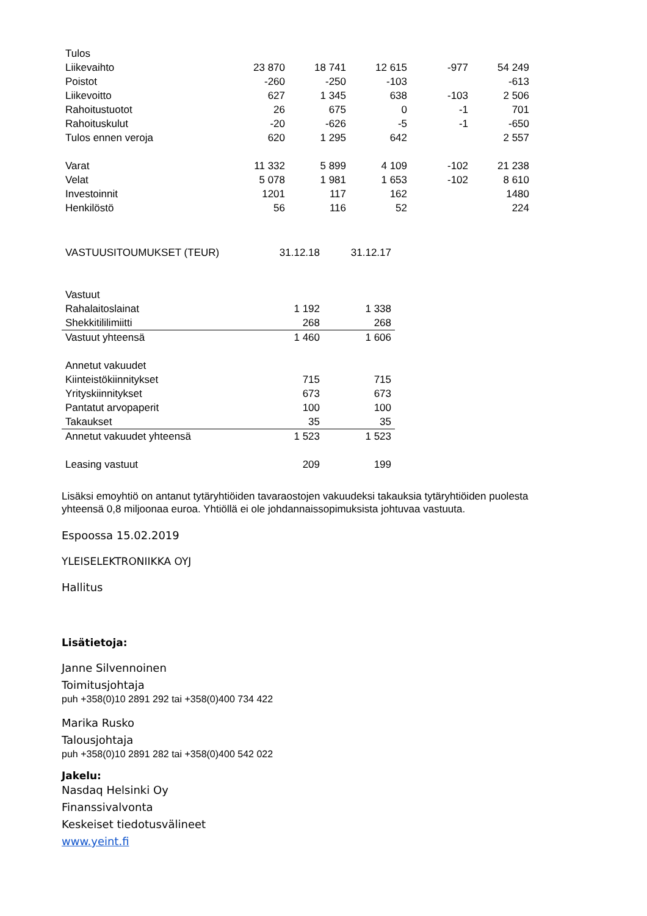| Tulos | | | | | |
| Liikevaihto | 23 870 | 18 741 | 12 615 | -977 | 54 249 |
| Poistot | -260 | -250 | -103 | | -613 |
| Liikevoitto | 627 | 1 345 | 638 | -103 | 2 506 |
| Rahoitustuotot | 26 | 675 | 0 | -1 | 701 |
| Rahoituskulut | -20 | -626 | -5 | -1 | -650 |
| Tulos ennen veroja | 620 | 1 295 | 642 | | 2 557 |
| Varat | 11 332 | 5 899 | 4 109 | -102 | 21 238 |
| Velat | 5 078 | 1 981 | 1 653 | -102 | 8 610 |
| Investoinnit | 1201 | 117 | 162 | | 1480 |
| Henkilöstö | 56 | 116 | 52 | | 224 |
| VASTUUSITOUMUKSET (TEUR) | 31.12.18 | 31.12.17 |
| Vastuut | | |
| Rahalaitoslainat | 1 192 | 1 338 |
| Shekkitililimiitti | 268 | 268 |
| Vastuut yhteensä | 1 460 | 1 606 |
| Annetut vakuudet | | |
| Kiinteistökiinnitykset | 715 | 715 |
| Yrityskiinnitykset | 673 | 673 |
| Pantatut arvopaperit | 100 | 100 |
| Takaukset | 35 | 35 |
| Annetut vakuudet yhteensä | 1 523 | 1 523 |
| Leasing vastuut | 209 | 199 |
Lisäksi emoyhtiö on antanut tytäryhtiöiden tavaraostojen vakuudeksi takauksia tytäryhtiöiden puolesta
yhteensä 0,8 miljoonaa euroa. Yhtiöllä ei ole johdannaissopimuksista johtuvaa vastuuta.
Espoossa 15.02.2019
YLEISELEKTRONIIKKA OYJ
Hallitus
Lisätietoja:
Janne Silvennoinen
Toimitusjohtaja
puh +358(0)10 2891 292 tai +358(0)400 734 422
Marika Rusko
Talousjohtaja
puh +358(0)10 2891 282 tai +358(0)400 542 022
Jakelu:
Nasdaq Helsinki Oy
Finanssivalvonta
Keskeiset tiedotusvälineet
www.yeint.fi